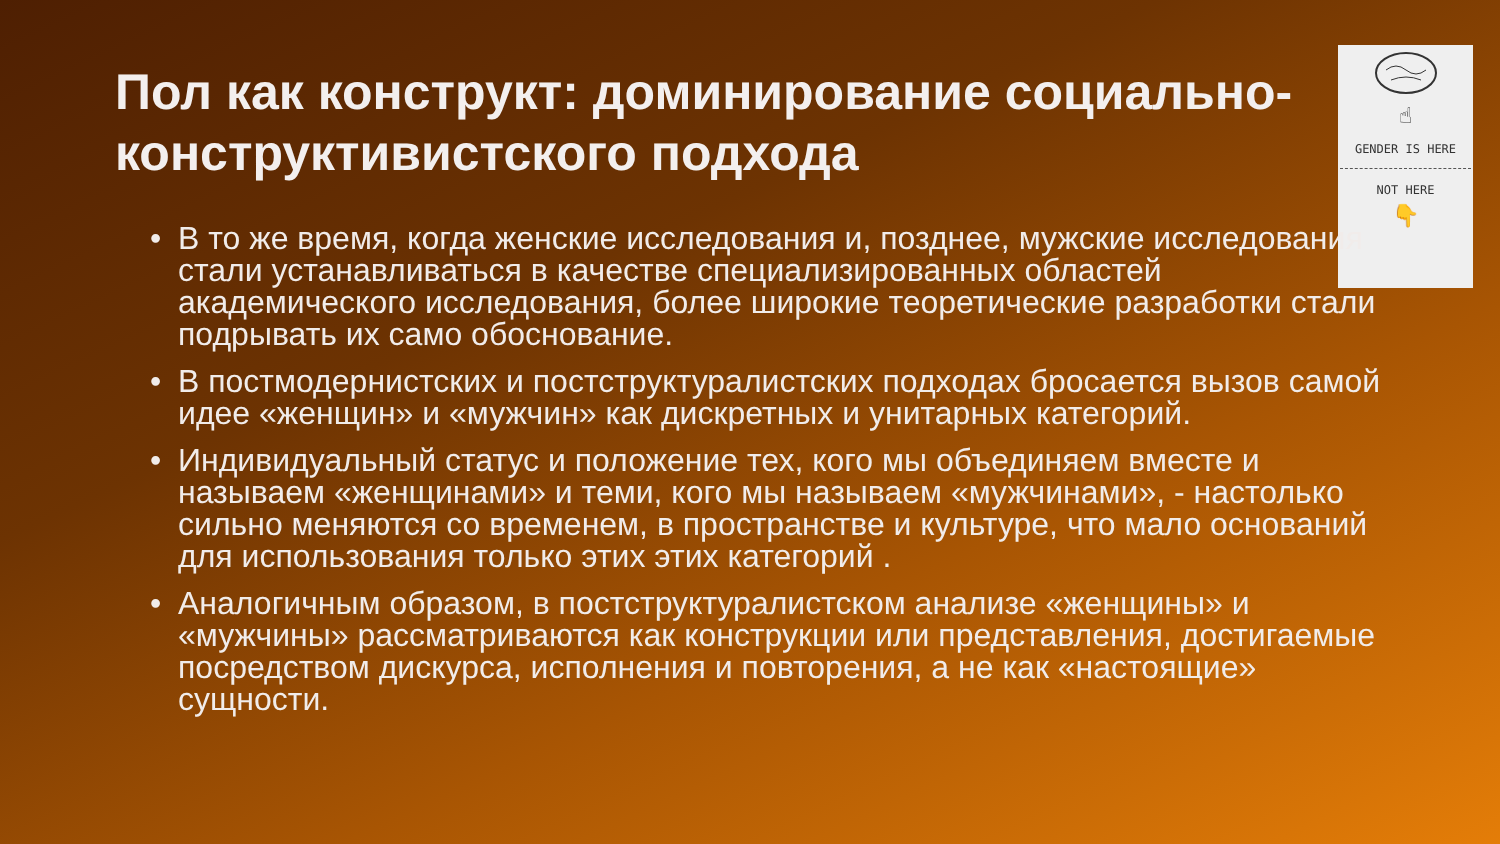Пол как конструкт: доминирование социально-конструктивистского подхода
☝
GENDER IS HERE
NOT HERE
👇
• В то же время, когда женские исследования и, позднее, мужские исследования стали устанавливаться в качестве специализированных областей академического исследования, более широкие теоретические разработки стали подрывать их само обоснование.
• В постмодернистских и постструктуралистских подходах бросается вызов самой идее «женщин» и «мужчин» как дискретных и унитарных категорий.
• Индивидуальный статус и положение тех, кого мы объединяем вместе и называем «женщинами» и теми, кого мы называем «мужчинами», - настолько сильно меняются со временем, в пространстве и культуре, что мало оснований для использования только этих этих категорий .
• Аналогичным образом, в постструктуралистском анализе «женщины» и «мужчины» рассматриваются как конструкции или представления, достигаемые посредством дискурса, исполнения и повторения, а не как «настоящие» сущности.